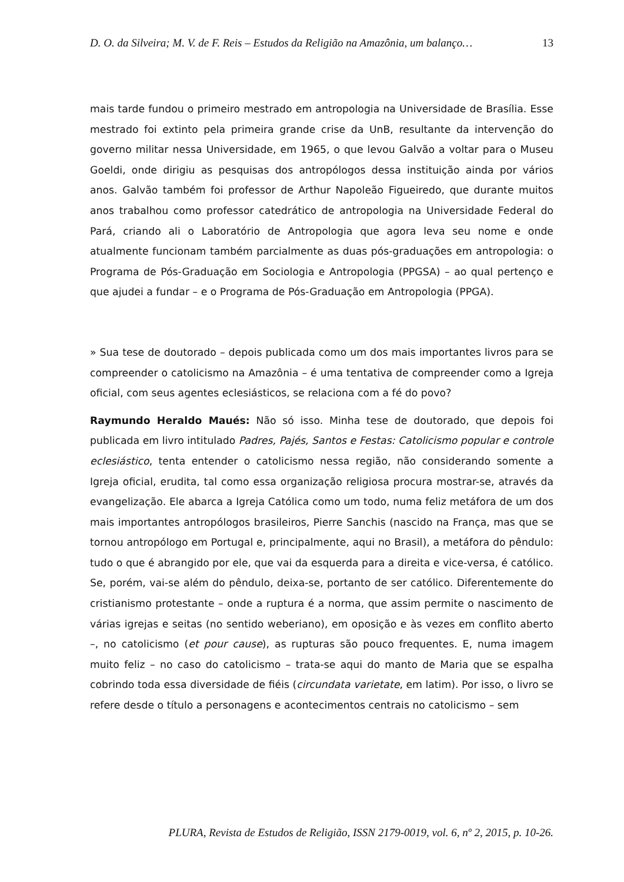D. O. da Silveira; M. V. de F. Reis – Estudos da Religião na Amazônia, um balanço… 13
mais tarde fundou o primeiro mestrado em antropologia na Universidade de Brasília. Esse mestrado foi extinto pela primeira grande crise da UnB, resultante da intervenção do governo militar nessa Universidade, em 1965, o que levou Galvão a voltar para o Museu Goeldi, onde dirigiu as pesquisas dos antropólogos dessa instituição ainda por vários anos. Galvão também foi professor de Arthur Napoleão Figueiredo, que durante muitos anos trabalhou como professor catedrático de antropologia na Universidade Federal do Pará, criando ali o Laboratório de Antropologia que agora leva seu nome e onde atualmente funcionam também parcialmente as duas pós-graduações em antropologia: o Programa de Pós-Graduação em Sociologia e Antropologia (PPGSA) – ao qual pertenço e que ajudei a fundar – e o Programa de Pós-Graduação em Antropologia (PPGA).
» Sua tese de doutorado – depois publicada como um dos mais importantes livros para se compreender o catolicismo na Amazônia – é uma tentativa de compreender como a Igreja oficial, com seus agentes eclesiásticos, se relaciona com a fé do povo?
Raymundo Heraldo Maués: Não só isso. Minha tese de doutorado, que depois foi publicada em livro intitulado Padres, Pajés, Santos e Festas: Catolicismo popular e controle eclesiástico, tenta entender o catolicismo nessa região, não considerando somente a Igreja oficial, erudita, tal como essa organização religiosa procura mostrar-se, através da evangelização. Ele abarca a Igreja Católica como um todo, numa feliz metáfora de um dos mais importantes antropólogos brasileiros, Pierre Sanchis (nascido na França, mas que se tornou antropólogo em Portugal e, principalmente, aqui no Brasil), a metáfora do pêndulo: tudo o que é abrangido por ele, que vai da esquerda para a direita e vice-versa, é católico. Se, porém, vai-se além do pêndulo, deixa-se, portanto de ser católico. Diferentemente do cristianismo protestante – onde a ruptura é a norma, que assim permite o nascimento de várias igrejas e seitas (no sentido weberiano), em oposição e às vezes em conflito aberto –, no catolicismo (et pour cause), as rupturas são pouco frequentes. E, numa imagem muito feliz – no caso do catolicismo – trata-se aqui do manto de Maria que se espalha cobrindo toda essa diversidade de fiéis (circundata varietate, em latim). Por isso, o livro se refere desde o título a personagens e acontecimentos centrais no catolicismo – sem
PLURA, Revista de Estudos de Religião, ISSN 2179-0019, vol. 6, nº 2, 2015, p. 10-26.